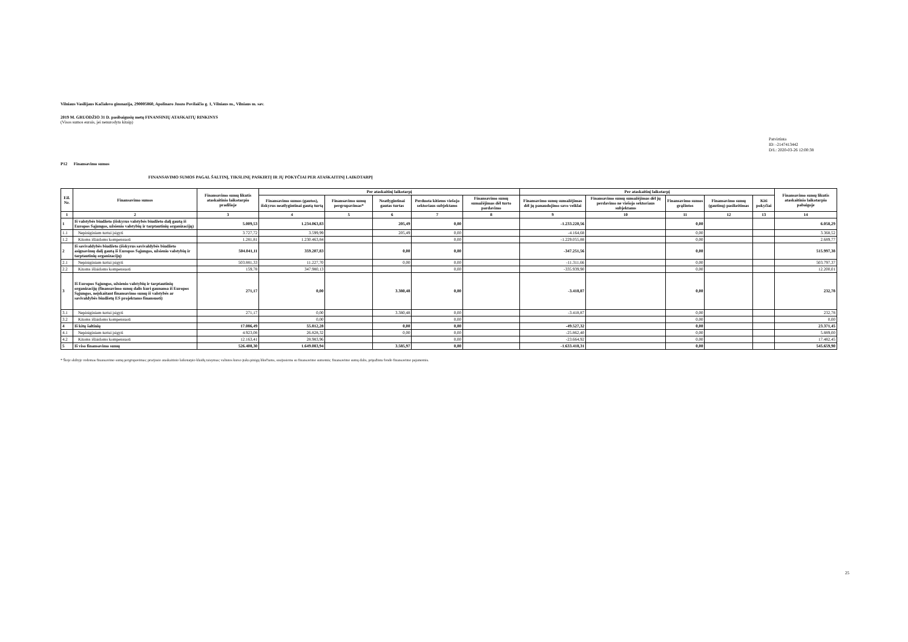Vilniaus Vasilijaus Kačialovo gimnazija, 290005860, Apolinaro Juozo Povilaičio g. 1, Vilniaus m., Vilniaus m. sav.
2019 M. GRUODŽIO 31 D. pasibaigusių metų FINANSINIŲ ATASKAITŲ RINKINYS
(Visos sumos eurais, jei nenurodyta kitaip)
Patvirtinta
ID: -2147413442
D/L: 2020-03-26 12:00:38
P12 Finansavimo sumos
FINANSAVIMO SUMOS PAGAL ŠALTINĮ, TIKSLINĘ PASKIRTĮ IR JŲ POKYČIAI PER ATASKAITINĮ LAIKOTARPĮ
| Eil. Nr. | Finansavimo sumos | Finansavimo sumų likutis ataskaitinio laikotarpio pradžioje | Per ataskaitinį laikotarpį | | | | | Per ataskaitinį laikotarpį | | | | | Finansavimo sumų likutis ataskaitinio laikotarpio pabaigoje |
| --- | --- | --- | --- | --- | --- | --- | --- | --- | --- | --- | --- | --- | --- |
| | | | Finansavimo sumos (gautos), išskyrus neatlygintinai gautą turtą | Finansavimo sumų pergrupavimas* | Neatlygintinai gautas turtas | Perduota kitiems viešojo sektoriaus subjektams | Finansavimo sumų sumažėjimas dėl turto pardavimo | Finansavimo sumų sumažėjimas dėl jų panaudojimo savo veiklai | Finansavimo sumų sumažėjimas dėl jų perdavimo ne viešojo sektoriaus subjektams | Finansavimo sumos grąžintos | Finansavimo sumų (gautinų) pasikeitimas | Kiti pokyčiai | |
| 1 | 2 | 3 | 4 | 5 | 6 | 7 | 8 | 9 | 10 | 11 | 12 | 13 | 14 |
| 1 | Iš valstybės biudžeto (išskyrus valstybės biudžeto dalį gautą iš Europos Sąjungos, užsienio valstybių ir tarptautinių organizacijų) | 5.009,53 | 1.234.063,83 | | 205,49 | 0,00 | | -1.233.220,56 | | 0,00 | | | 6.058,29 |
| 1.1 | Nepiniginiam turtui įsigyti | 3.727,72 | 3.599,99 | | 205,49 | 0,00 | | -4.164,68 | | 0,00 | | | 3.368,52 |
| 1.2 | Kitoms išlaidoms kompensuoti | 1.281,81 | 1.230.463,84 | | | 0,00 | | -1.229.055,88 | | 0,00 | | | 2.689,77 |
| 2 | Iš savivaldybės biudžeto (išskyrus savivaldybės biudžeto asignavimų dalį gautą iš Europos Sąjungos, užsienio valstybių ir tarptautinių organizacijų) | 504.041,11 | 359.207,83 | | 0,00 | 0,00 | | -347.251,56 | | 0,00 | | | 515.997,38 |
| 2.1 | Nepiniginiam turtui įsigyti | 503.881,33 | 11.227,70 | | 0,00 | 0,00 | | -11.311,66 | | 0,00 | | | 503.797,37 |
| 2.2 | Kitoms išlaidoms kompensuoti | 159,78 | 347.980,13 | | | 0,00 | | -335.939,90 | | 0,00 | | | 12.200,01 |
| 3 | Iš Europos Sąjungos, užsienio valstybių ir tarptautinių organizacijų (finansavimo sumų dalis kuri gaunama iš Europos Sąjungos, neįskaitant finansavimo sumų iš valstybės ar savivaldybės biudžetų ES projektams finansuoti) | 271,17 | 0,00 | | 3.380,48 | 0,00 | | -3.418,87 | | 0,00 | | | 232,78 |
| 3.1 | Nepiniginiam turtui įsigyti | 271,17 | 0,00 | | 3.380,48 | 0,00 | | -3.418,87 | | 0,00 | | | 232,78 |
| 3.2 | Kitoms išlaidoms kompensuoti | | 0,00 | | | 0,00 | | | | 0,00 | | | 0,00 |
| 4 | Iš kitų šaltinių | 17.086,49 | 55.812,28 | | 0,00 | 0,00 | | -49.527,32 | | 0,00 | | | 23.371,45 |
| 4.1 | Nepiniginiam turtui įsigyti | 4.923,08 | 26.828,32 | | 0,00 | 0,00 | | -25.862,40 | | 0,00 | | | 5.889,00 |
| 4.2 | Kitoms išlaidoms kompensuoti | 12.163,41 | 28.983,96 | | | 0,00 | | -23.664,92 | | 0,00 | | | 17.482,45 |
| 5 | Iš viso finansavimo sumų | 526.408,30 | 1.649.083,94 | | 3.585,97 | 0,00 | | -1.633.418,31 | | 0,00 | | | 545.659,90 |
* Šioje skiltyje rodomas finansavimo sumų pergrupavimas; praėjusio ataskaitinio laikotarpio klaidų taisymas; valiutos kurso įtaka pinigų likučiams, susijusiems su finansavimo sumomis; finansavimo sumų dalis, pripažinta fondo finansavimo pajamomis.
25